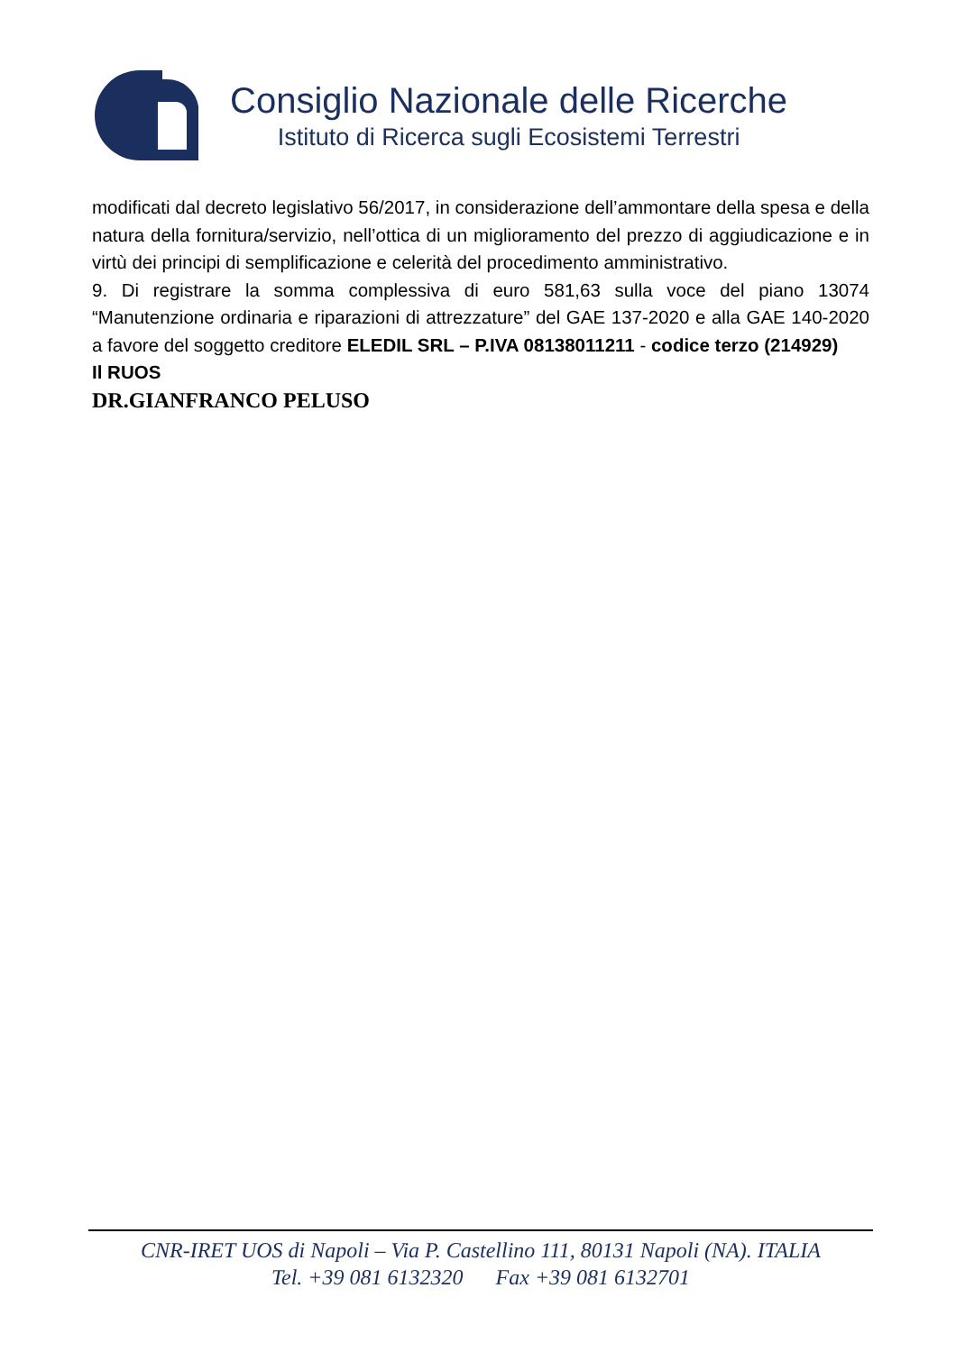Consiglio Nazionale delle Ricerche
Istituto di Ricerca sugli Ecosistemi Terrestri
modificati dal decreto legislativo 56/2017, in considerazione dell’ammontare della spesa e della natura della fornitura/servizio, nell’ottica di un miglioramento del prezzo di aggiudicazione e in virtù dei principi di semplificazione e celerità del procedimento amministrativo.
9. Di registrare la somma complessiva di euro 581,63 sulla voce del piano 13074 “Manutenzione ordinaria e riparazioni di attrezzature” del GAE 137-2020 e alla GAE 140-2020 a favore del soggetto creditore ELEDIL SRL – P.IVA 08138011211 - codice terzo (214929)
Il RUOS
DR.GIANFRANCO PELUSO
CNR-IRET UOS di Napoli – Via P. Castellino 111, 80131 Napoli (NA). ITALIA
Tel. +39 081 6132320 Fax +39 081 6132701